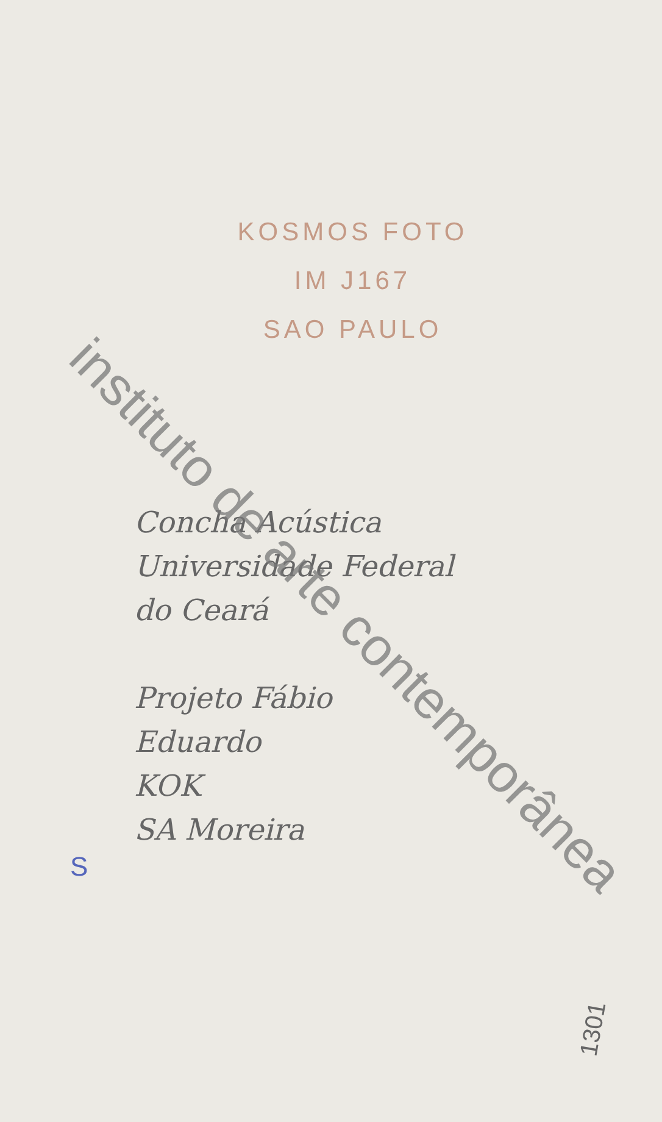KOSMOS FOTO
IM J167
SAO PAULO
Concha Acústica
Universidade Federal
do Ceará
Projeto Fábio
Eduardo
KOK
SA Moreira
S
1301
instituto de arte contemporânea